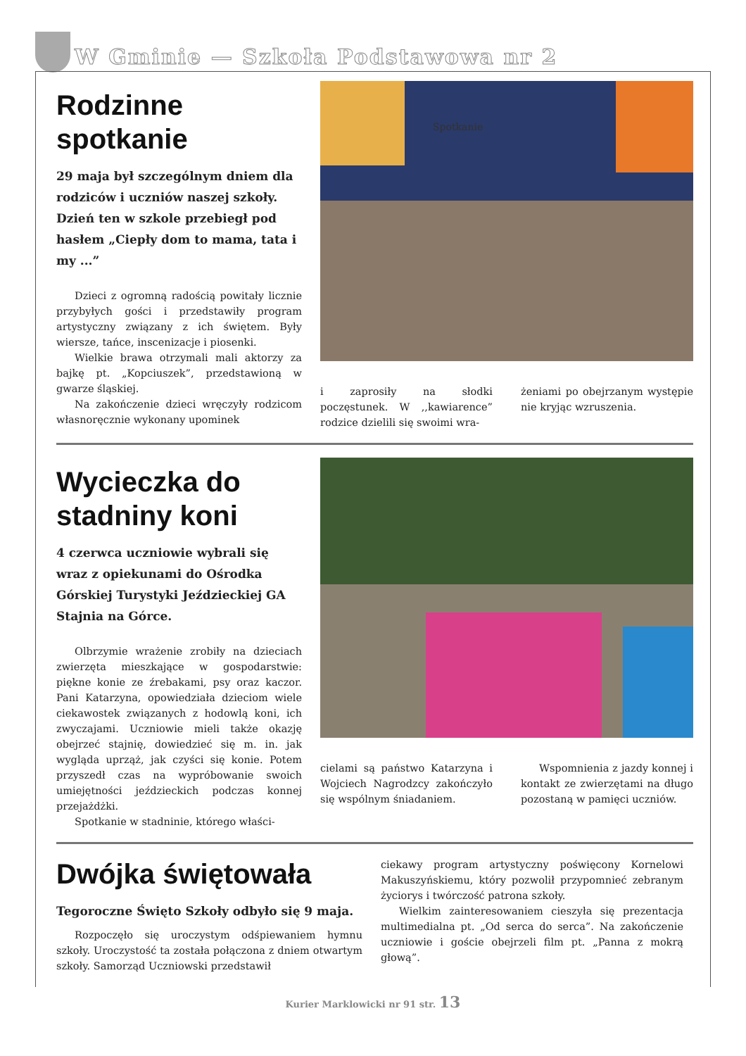W Gminie — Szkoła Podstawowa nr 2
Rodzinne spotkanie
29 maja był szczególnym dniem dla rodziców i uczniów naszej szkoły. Dzień ten w szkole przebiegł pod hasłem „Ciepły dom to mama, tata i my ...”
Dzieci z ogromną radością powitały licznie przybyłych gości i przedstawiły program artystyczny związany z ich świętem. Były wiersze, tańce, inscenizacje i piosenki.
Wielkie brawa otrzymali mali aktorzy za bajkę pt. „Kopciuszek”, przedstawioną w gwarze śląskiej.
Na zakończenie dzieci wręczyły rodzicom własnoręcznie wykonany upominek
Spotkanie
i zaprosiły na słodki poczęstunek. W ,,kawiarence” rodzice dzielili się swoimi wra-
żeniami po obejrzanym występie nie kryjąc wzruszenia.
Wycieczka do stadniny koni
4 czerwca uczniowie wybrali się wraz z opiekunami do Ośrodka Górskiej Turystyki Jeździeckiej GA Stajnia na Górce.
Olbrzymie wrażenie zrobiły na dzieciach zwierzęta mieszkające w gospodarstwie: piękne konie ze źrebakami, psy oraz kaczor. Pani Katarzyna, opowiedziała dzieciom wiele ciekawostek związanych z hodowlą koni, ich zwyczajami. Uczniowie mieli także okazję obejrzeć stajnię, dowiedzieć się m. in. jak wygląda uprząż, jak czyści się konie. Potem przyszedł czas na wypróbowanie swoich umiejętności jeździeckich podczas konnej przejażdżki.
Spotkanie w stadninie, którego właści-
cielami są państwo Katarzyna i Wojciech Nagrodzcy zakończyło się wspólnym śniadaniem.
Wspomnienia z jazdy konnej i kontakt ze zwierzętami na długo pozostaną w pamięci uczniów.
Dwójka świętowała
Tegoroczne Święto Szkoły odbyło się 9 maja.
Rozpoczęło się uroczystym odśpiewaniem hymnu szkoły. Uroczystość ta została połączona z dniem otwartym szkoły. Samorząd Uczniowski przedstawił
ciekawy program artystyczny poświęcony Kornelowi Makuszyńskiemu, który pozwolił przypomnieć zebranym życiorys i twórczość patrona szkoły.
Wielkim zainteresowaniem cieszyła się prezentacja multimedialna pt. „Od serca do serca”. Na zakończenie uczniowie i goście obejrzeli film pt. „Panna z mokrą głową”.
Kurier Marklowicki nr 91 str. 13